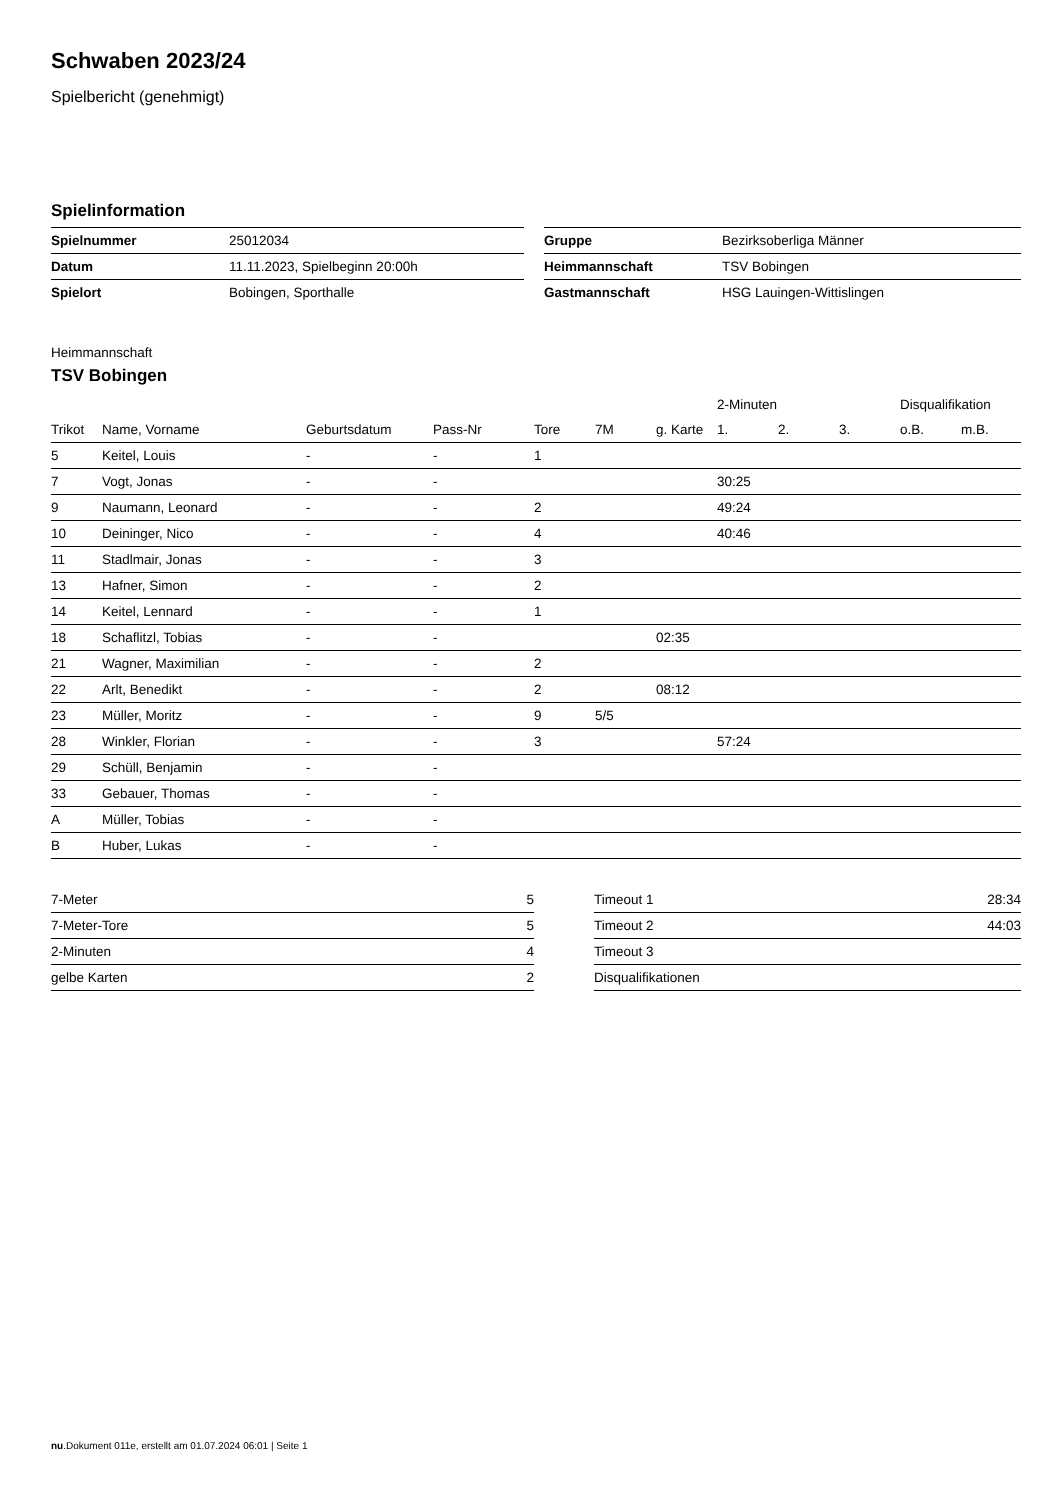Schwaben 2023/24
Spielbericht (genehmigt)
Spielinformation
| Spielnummer | 25012034 | | Gruppe | Bezirksoberliga Männer |
| Datum | 11.11.2023, Spielbeginn 20:00h | | Heimmannschaft | TSV Bobingen |
| Spielort | Bobingen, Sporthalle | | Gastmannschaft | HSG Lauingen-Wittislingen |
Heimmannschaft
TSV Bobingen
| | | | | | | | 2-Minuten | | | Disqualifikation | |
| --- | --- | --- | --- | --- | --- | --- | --- | --- | --- | --- | --- |
| Trikot | Name, Vorname | Geburtsdatum | Pass-Nr | Tore | 7M | g. Karte | 1. | 2. | 3. | o.B. | m.B. |
| 5 | Keitel, Louis | - | - | 1 | | | | | | | |
| 7 | Vogt, Jonas | - | - | | | | 30:25 | | | | |
| 9 | Naumann, Leonard | - | - | 2 | | | 49:24 | | | | |
| 10 | Deininger, Nico | - | - | 4 | | | 40:46 | | | | |
| 11 | Stadlmair, Jonas | - | - | 3 | | | | | | | |
| 13 | Hafner, Simon | - | - | 2 | | | | | | | |
| 14 | Keitel, Lennard | - | - | 1 | | | | | | | |
| 18 | Schaflitzl, Tobias | - | - | | | 02:35 | | | | | |
| 21 | Wagner, Maximilian | - | - | 2 | | | | | | | |
| 22 | Arlt, Benedikt | - | - | 2 | | 08:12 | | | | | |
| 23 | Müller, Moritz | - | - | 9 | 5/5 | | | | | | |
| 28 | Winkler, Florian | - | - | 3 | | | 57:24 | | | | |
| 29 | Schüll, Benjamin | - | - | | | | | | | | |
| 33 | Gebauer, Thomas | - | - | | | | | | | | |
| A | Müller, Tobias | - | - | | | | | | | | |
| B | Huber, Lukas | - | - | | | | | | | | |
| 7-Meter | 5 |
| 7-Meter-Tore | 5 |
| 2-Minuten | 4 |
| gelbe Karten | 2 |
| Timeout 1 | 28:34 |
| Timeout 2 | 44:03 |
| Timeout 3 | |
| Disqualifikationen | |
nu.Dokument 011e, erstellt am 01.07.2024 06:01 | Seite 1